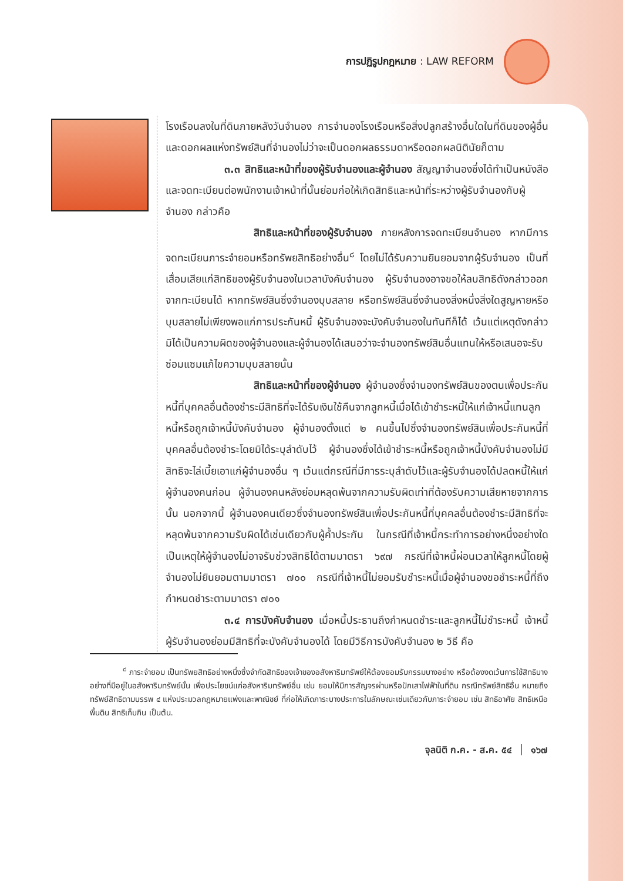การปฏิรูปกฎหมาย : LAW REFORM
โรงเรือนลงในที่ดินภายหลังวันจำนอง การจำนองโรงเรือนหรือสิ่งปลูกสร้างอื่นใดในที่ดินของผู้อื่น และดอกผลแห่งทรัพย์สินที่จำนองไม่ว่าจะเป็นดอกผลธรรมดาหรือดอกผลนิตินัยก็ตาม
๓.๓ สิทธิและหน้าที่ของผู้รับจำนองและผู้จำนอง สัญญาจำนองซึ่งได้ทำเป็นหนังสือและจดทะเบียนต่อพนักงานเจ้าหน้าที่นั้นย่อมก่อให้เกิดสิทธิและหน้าที่ระหว่างผู้รับจำนองกับผู้จำนอง กล่าวคือ
สิทธิและหน้าที่ของผู้รับจำนอง ภายหลังการจดทะเบียนจำนอง หากมีการจดทะเบียนภาระจำยอมหรือทรัพยสิทธิอย่างอื่น<sup>๘</sup> โดยไม่ได้รับความยินยอมจากผู้รับจำนอง เป็นที่เสื่อมเสียแก่สิทธิของผู้รับจำนองในเวลาบังคับจำนอง ผู้รับจำนองอาจขอให้ลบสิทธิดังกล่าวออกจากทะเบียนได้ หากทรัพย์สินซึ่งจำนองบุบสลาย หรือทรัพย์สินซึ่งจำนองสิ่งหนึ่งสิ่งใดสูญหายหรือบุบสลายไม่เพียงพอแก่การประกันหนี้ ผู้รับจำนองจะบังคับจำนองในทันทีก็ได้ เว้นแต่เหตุดังกล่าวมิได้เป็นความผิดของผู้จำนองและผู้จำนองได้เสนอว่าจะจำนองทรัพย์สินอื่นแทนให้หรือเสนอจะรับซ่อมแซมแก้ไขความบุบสลายนั้น
สิทธิและหน้าที่ของผู้จำนอง ผู้จำนองซึ่งจำนองทรัพย์สินของตนเพื่อประกันหนี้ที่บุคคลอื่นต้องชำระมีสิทธิที่จะได้รับเงินใช้คืนจากลูกหนี้เมื่อได้เข้าชำระหนี้ให้แก่เจ้าหนี้แทนลูกหนี้หรือถูกเจ้าหนี้บังคับจำนอง ผู้จำนองตั้งแต่ ๒ คนขึ้นไปซึ่งจำนองทรัพย์สินเพื่อประกันหนี้ที่บุคคลอื่นต้องชำระโดยมิได้ระบุลำดับไว้ ผู้จำนองซึ่งได้เข้าชำระหนี้หรือถูกเจ้าหนี้บังคับจำนองไม่มีสิทธิจะไล่เบี้ยเอาแก่ผู้จำนองอื่น ๆ เว้นแต่กรณีที่มีการระบุลำดับไว้และผู้รับจำนองได้ปลดหนี้ให้แก่ผู้จำนองคนก่อน ผู้จำนองคนหลังย่อมหลุดพ้นจากความรับผิดเท่าที่ต้องรับความเสียหายจากการนั้น นอกจากนี้ ผู้จำนองคนเดียวซึ่งจำนองทรัพย์สินเพื่อประกันหนี้ที่บุคคลอื่นต้องชำระมีสิทธิที่จะหลุดพ้นจากความรับผิดได้เช่นเดียวกับผู้ค้ำประกัน ในกรณีที่เจ้าหนี้กระทำการอย่างหนึ่งอย่างใดเป็นเหตุให้ผู้จำนองไม่อาจรับช่วงสิทธิได้ตามมาตรา ๖๙๗ กรณีที่เจ้าหนี้ผ่อนเวลาให้ลูกหนี้โดยผู้จำนองไม่ยินยอมตามมาตรา ๗๐๐ กรณีที่เจ้าหนี้ไม่ยอมรับชำระหนี้เมื่อผู้จำนองขอชำระหนี้ที่ถึงกำหนดชำระตามมาตรา ๗๐๑
๓.๔ การบังคับจำนอง เมื่อหนี้ประธานถึงกำหนดชำระและลูกหนี้ไม่ชำระหนี้ เจ้าหนี้ผู้รับจำนองย่อมมีสิทธิที่จะบังคับจำนองได้ โดยมีวิธีการบังคับจำนอง ๒ วิธี คือ
<sup>๘</sup> ภาระจำยอม เป็นทรัพยสิทธิอย่างหนึ่งซึ่งจำกัดสิทธิของเจ้าของอสังหาริมทรัพย์ให้ต้องยอมรับกรรมบางอย่าง หรือต้องงดเว้นการใช้สิทธิบางอย่างที่มีอยู่ในอสังหาริมทรัพย์นั้น เพื่อประโยชน์แก่อสังหาริมทรัพย์อื่น เช่น ยอมให้มีการสัญจรผ่านหรือปักเสาไฟฟ้าในที่ดิน กรณีทรัพย์สิทธิอื่น หมายถึง ทรัพย์สิทธิตามบรรพ ๔ แห่งประมวลกฎหมายแพ่งและพาณิชย์ ที่ก่อให้เกิดภาระบางประการในลักษณะเช่นเดียวกับภาระจำยอม เช่น สิทธิอาศัย สิทธิเหนือพื้นดิน สิทธิเก็บกิน เป็นต้น.
จุลนิติ ก.ค. - ส.ค. ๕๔ │ ๑๖๗